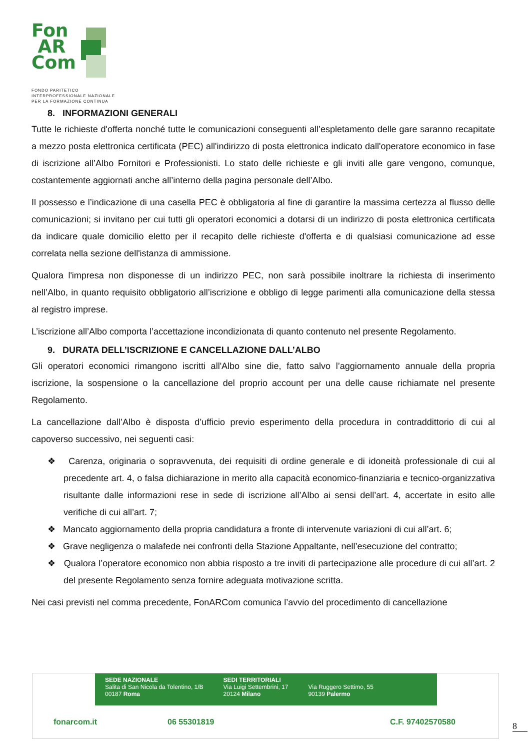Fon
AR
Com
FONDO PARITETICO
INTERPROFESSIONALE NAZIONALE
PER LA FORMAZIONE CONTINUA
8. INFORMAZIONI GENERALI
Tutte le richieste d'offerta nonché tutte le comunicazioni conseguenti all’espletamento delle gare saranno recapitate a mezzo posta elettronica certificata (PEC) all'indirizzo di posta elettronica indicato dall'operatore economico in fase di iscrizione all’Albo Fornitori e Professionisti. Lo stato delle richieste e gli inviti alle gare vengono, comunque, costantemente aggiornati anche all’interno della pagina personale dell’Albo.
Il possesso e l’indicazione di una casella PEC è obbligatoria al fine di garantire la massima certezza al flusso delle comunicazioni; si invitano per cui tutti gli operatori economici a dotarsi di un indirizzo di posta elettronica certificata da indicare quale domicilio eletto per il recapito delle richieste d'offerta e di qualsiasi comunicazione ad esse correlata nella sezione dell'istanza di ammissione.
Qualora l'impresa non disponesse di un indirizzo PEC, non sarà possibile inoltrare la richiesta di inserimento nell’Albo, in quanto requisito obbligatorio all’iscrizione e obbligo di legge parimenti alla comunicazione della stessa al registro imprese.
L’iscrizione all’Albo comporta l’accettazione incondizionata di quanto contenuto nel presente Regolamento.
9. DURATA DELL’ISCRIZIONE E CANCELLAZIONE DALL’ALBO
Gli operatori economici rimangono iscritti all'Albo sine die, fatto salvo l’aggiornamento annuale della propria iscrizione, la sospensione o la cancellazione del proprio account per una delle cause richiamate nel presente Regolamento.
La cancellazione dall’Albo è disposta d’ufficio previo esperimento della procedura in contraddittorio di cui al capoverso successivo, nei seguenti casi:
❖ Carenza, originaria o sopravvenuta, dei requisiti di ordine generale e di idoneità professionale di cui al precedente art. 4, o falsa dichiarazione in merito alla capacità economico-finanziaria e tecnico-organizzativa risultante dalle informazioni rese in sede di iscrizione all’Albo ai sensi dell’art. 4, accertate in esito alle verifiche di cui all’art. 7;
❖ Mancato aggiornamento della propria candidatura a fronte di intervenute variazioni di cui all’art. 6;
❖ Grave negligenza o malafede nei confronti della Stazione Appaltante, nell’esecuzione del contratto;
❖ Qualora l’operatore economico non abbia risposto a tre inviti di partecipazione alle procedure di cui all’art. 2 del presente Regolamento senza fornire adeguata motivazione scritta.
Nei casi previsti nel comma precedente, FonARCom comunica l’avvio del procedimento di cancellazione
SEDE NAZIONALE
Salita di San Nicola da Tolentino, 1/B
00187 Roma
SEDI TERRITORIALI
Via Luigi Settembrini, 17
20124 Milano
Via Ruggero Settimo, 55
90139 Palermo
fonarcom.it 06 55301819 C.F. 97402570580
8